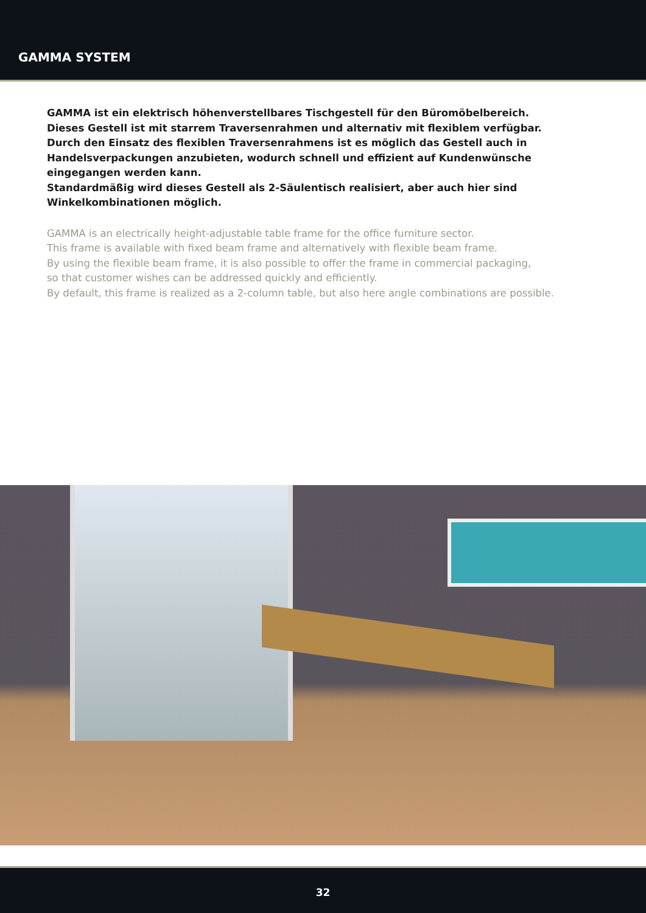GAMMA SYSTEM
GAMMA ist ein elektrisch höhenverstellbares Tischgestell für den Büromöbelbereich.
Dieses Gestell ist mit starrem Traversenrahmen und alternativ mit flexiblem verfügbar.
Durch den Einsatz des flexiblen Traversenrahmens ist es möglich das Gestell auch in
Handelsverpackungen anzubieten, wodurch schnell und effizient auf Kundenwünsche
eingegangen werden kann.
Standardmäßig wird dieses Gestell als 2-Säulentisch realisiert, aber auch hier sind
Winkelkombinationen möglich.
GAMMA is an electrically height-adjustable table frame for the office furniture sector.
This frame is available with fixed beam frame and alternatively with flexible beam frame.
By using the flexible beam frame, it is also possible to offer the frame in commercial packaging,
so that customer wishes can be addressed quickly and efficiently.
By default, this frame is realized as a 2-column table, but also here angle combinations are possible.
32